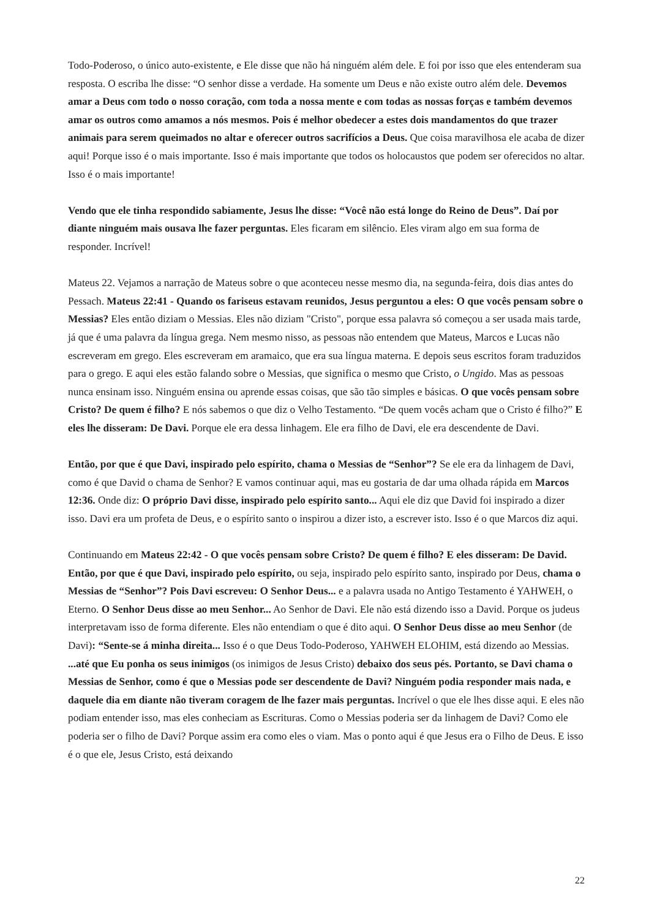Todo-Poderoso, o único auto-existente, e Ele disse que não há ninguém além dele. E foi por isso que eles entenderam sua resposta. O escriba lhe disse: “O senhor disse a verdade. Ha somente um Deus e não existe outro além dele. Devemos amar a Deus com todo o nosso coração, com toda a nossa mente e com todas as nossas forças e também devemos amar os outros como amamos a nós mesmos. Pois é melhor obedecer a estes dois mandamentos do que trazer animais para serem queimados no altar e oferecer outros sacrifícios a Deus. Que coisa maravilhosa ele acaba de dizer aqui! Porque isso é o mais importante. Isso é mais importante que todos os holocaustos que podem ser oferecidos no altar. Isso é o mais importante!
Vendo que ele tinha respondido sabiamente, Jesus lhe disse: “Você não está longe do Reino de Deus”. Daí por diante ninguém mais ousava lhe fazer perguntas. Eles ficaram em silêncio. Eles viram algo em sua forma de responder. Incrível!
Mateus 22. Vejamos a narração de Mateus sobre o que aconteceu nesse mesmo dia, na segunda-feira, dois dias antes do Pessach. Mateus 22:41 - Quando os fariseus estavam reunidos, Jesus perguntou a eles: O que vocês pensam sobre o Messias? Eles então diziam o Messias. Eles não diziam "Cristo", porque essa palavra só começou a ser usada mais tarde, já que é uma palavra da língua grega. Nem mesmo nisso, as pessoas não entendem que Mateus, Marcos e Lucas não escreveram em grego. Eles escreveram em aramaico, que era sua língua materna. E depois seus escritos foram traduzidos para o grego. E aqui eles estão falando sobre o Messias, que significa o mesmo que Cristo, o Ungido. Mas as pessoas nunca ensinam isso. Ninguém ensina ou aprende essas coisas, que são tão simples e básicas. O que vocês pensam sobre Cristo? De quem é filho? E nós sabemos o que diz o Velho Testamento. “De quem vocês acham que o Cristo é filho?” E eles lhe disseram: De Davi. Porque ele era dessa linhagem. Ele era filho de Davi, ele era descendente de Davi.
Então, por que é que Davi, inspirado pelo espírito, chama o Messias de “Senhor”? Se ele era da linhagem de Davi, como é que David o chama de Senhor? E vamos continuar aqui, mas eu gostaria de dar uma olhada rápida em Marcos 12:36. Onde diz: O próprio Davi disse, inspirado pelo espírito santo... Aqui ele diz que David foi inspirado a dizer isso. Davi era um profeta de Deus, e o espírito santo o inspirou a dizer isto, a escrever isto. Isso é o que Marcos diz aqui.
Continuando em Mateus 22:42 - O que vocês pensam sobre Cristo? De quem é filho? E eles disseram: De David. Então, por que é que Davi, inspirado pelo espírito, ou seja, inspirado pelo espírito santo, inspirado por Deus, chama o Messias de “Senhor”? Pois Davi escreveu: O Senhor Deus... e a palavra usada no Antigo Testamento é YAHWEH, o Eterno. O Senhor Deus disse ao meu Senhor... Ao Senhor de Davi. Ele não está dizendo isso a David. Porque os judeus interpretavam isso de forma diferente. Eles não entendiam o que é dito aqui. O Senhor Deus disse ao meu Senhor (de Davi): “Sente-se á minha direita... Isso é o que Deus Todo-Poderoso, YAHWEH ELOHIM, está dizendo ao Messias. ...até que Eu ponha os seus inimigos (os inimigos de Jesus Cristo) debaixo dos seus pés. Portanto, se Davi chama o Messias de Senhor, como é que o Messias pode ser descendente de Davi? Ninguém podia responder mais nada, e daquele dia em diante não tiveram coragem de lhe fazer mais perguntas. Incrível o que ele lhes disse aqui. E eles não podiam entender isso, mas eles conheciam as Escrituras. Como o Messias poderia ser da linhagem de Davi? Como ele poderia ser o filho de Davi? Porque assim era como eles o viam. Mas o ponto aqui é que Jesus era o Filho de Deus. E isso é o que ele, Jesus Cristo, está deixando
22